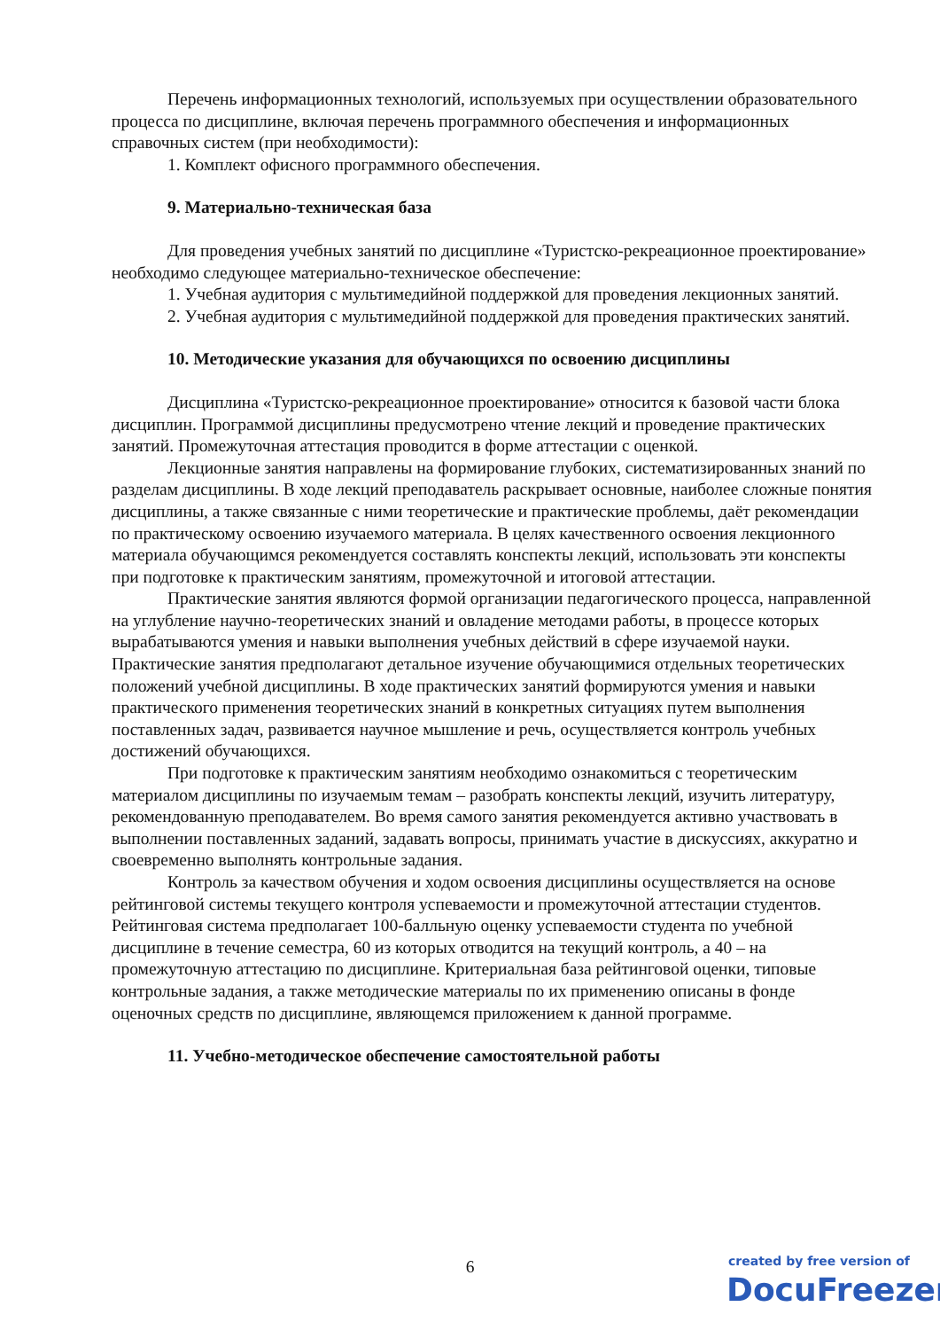Перечень информационных технологий, используемых при осуществлении образовательного процесса по дисциплине, включая перечень программного обеспечения и информационных справочных систем (при необходимости):
1. Комплект офисного программного обеспечения.
9. Материально-техническая база
Для проведения учебных занятий по дисциплине «Туристско-рекреационное проектирование» необходимо следующее материально-техническое обеспечение:
1. Учебная аудитория с мультимедийной поддержкой для проведения лекционных занятий.
2. Учебная аудитория с мультимедийной поддержкой для проведения практических занятий.
10. Методические указания для обучающихся по освоению дисциплины
Дисциплина «Туристско-рекреационное проектирование» относится к базовой части блока дисциплин. Программой дисциплины предусмотрено чтение лекций и проведение практических занятий. Промежуточная аттестация проводится в форме аттестации с оценкой.
Лекционные занятия направлены на формирование глубоких, систематизированных знаний по разделам дисциплины. В ходе лекций преподаватель раскрывает основные, наиболее сложные понятия дисциплины, а также связанные с ними теоретические и практические проблемы, даёт рекомендации по практическому освоению изучаемого материала. В целях качественного освоения лекционного материала обучающимся рекомендуется составлять конспекты лекций, использовать эти конспекты при подготовке к практическим занятиям, промежуточной и итоговой аттестации.
Практические занятия являются формой организации педагогического процесса, направленной на углубление научно-теоретических знаний и овладение методами работы, в процессе которых вырабатываются умения и навыки выполнения учебных действий в сфере изучаемой науки. Практические занятия предполагают детальное изучение обучающимися отдельных теоретических положений учебной дисциплины. В ходе практических занятий формируются умения и навыки практического применения теоретических знаний в конкретных ситуациях путем выполнения поставленных задач, развивается научное мышление и речь, осуществляется контроль учебных достижений обучающихся.
При подготовке к практическим занятиям необходимо ознакомиться с теоретическим материалом дисциплины по изучаемым темам – разобрать конспекты лекций, изучить литературу, рекомендованную преподавателем. Во время самого занятия рекомендуется активно участвовать в выполнении поставленных заданий, задавать вопросы, принимать участие в дискуссиях, аккуратно и своевременно выполнять контрольные задания.
Контроль за качеством обучения и ходом освоения дисциплины осуществляется на основе рейтинговой системы текущего контроля успеваемости и промежуточной аттестации студентов. Рейтинговая система предполагает 100-балльную оценку успеваемости студента по учебной дисциплине в течение семестра, 60 из которых отводится на текущий контроль, а 40 – на промежуточную аттестацию по дисциплине. Критериальная база рейтинговой оценки, типовые контрольные задания, а также методические материалы по их применению описаны в фонде оценочных средств по дисциплине, являющемся приложением к данной программе.
11. Учебно-методическое обеспечение самостоятельной работы
6
created by free version of
DocuFreezer